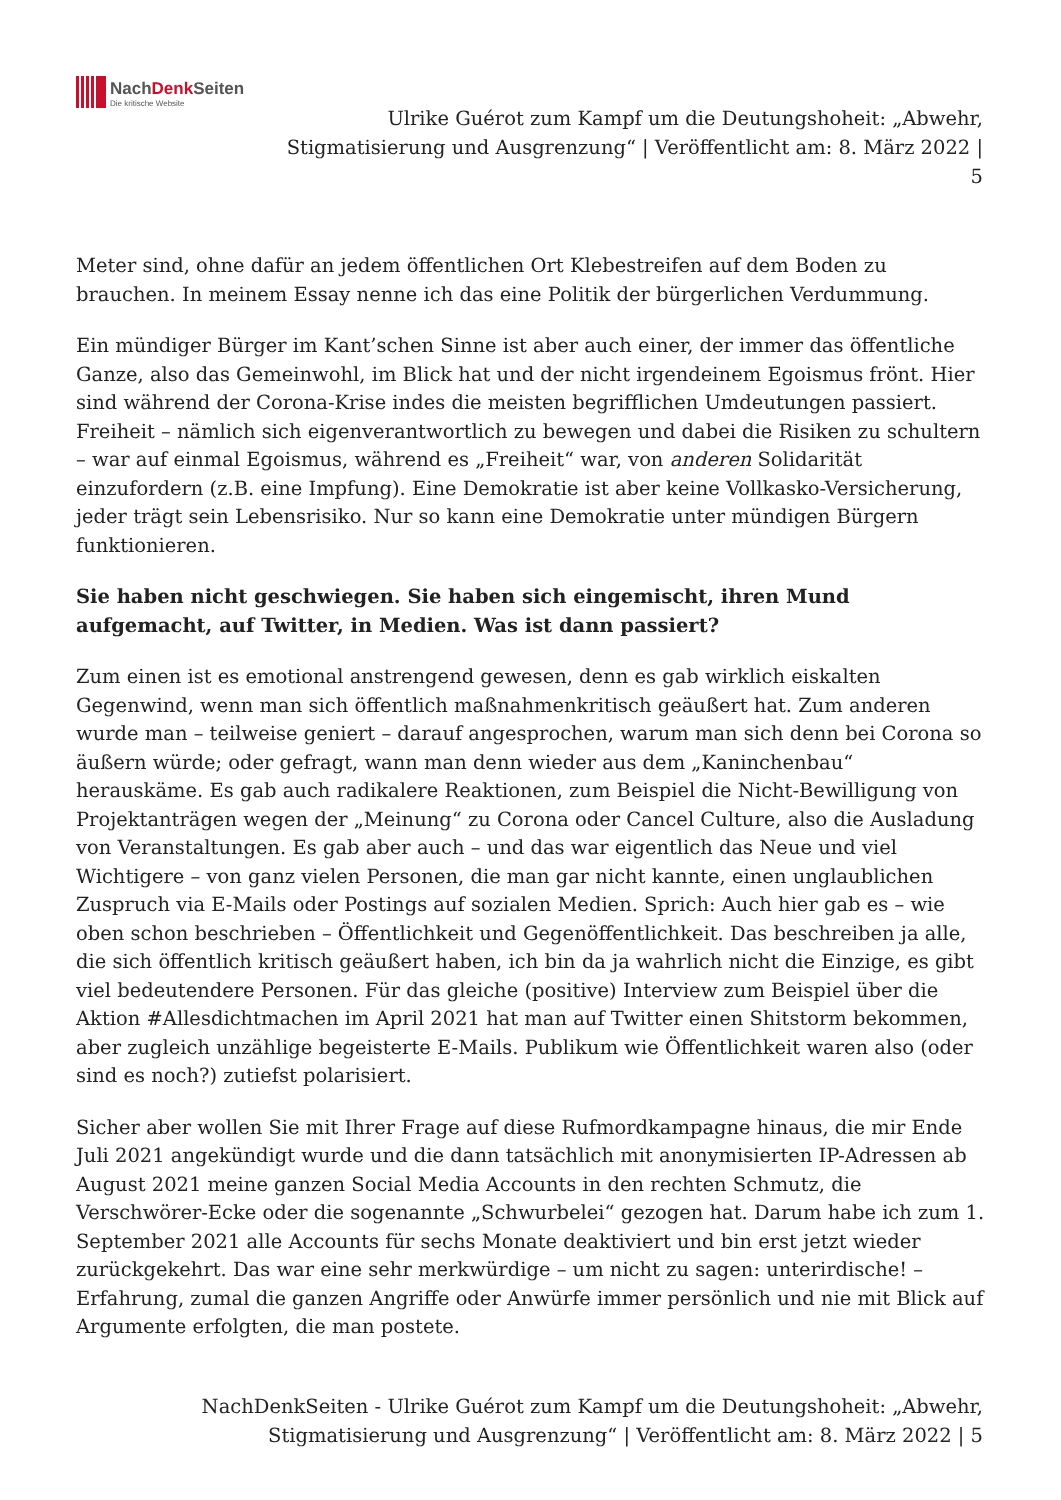NachDenk Seiten
Die kritische Website
Ulrike Guérot zum Kampf um die Deutungshoheit: „Abwehr, Stigmatisierung und Ausgrenzung“ | Veröffentlicht am: 8. März 2022 | 5
Meter sind, ohne dafür an jedem öffentlichen Ort Klebestreifen auf dem Boden zu brauchen. In meinem Essay nenne ich das eine Politik der bürgerlichen Verdummung.
Ein mündiger Bürger im Kant’schen Sinne ist aber auch einer, der immer das öffentliche Ganze, also das Gemeinwohl, im Blick hat und der nicht irgendeinem Egoismus frönt. Hier sind während der Corona-Krise indes die meisten begrifflichen Umdeutungen passiert. Freiheit – nämlich sich eigenverantwortlich zu bewegen und dabei die Risiken zu schultern – war auf einmal Egoismus, während es „Freiheit“ war, von anderen Solidarität einzufordern (z.B. eine Impfung). Eine Demokratie ist aber keine Vollkasko-Versicherung, jeder trägt sein Lebensrisiko. Nur so kann eine Demokratie unter mündigen Bürgern funktionieren.
Sie haben nicht geschwiegen. Sie haben sich eingemischt, ihren Mund aufgemacht, auf Twitter, in Medien. Was ist dann passiert?
Zum einen ist es emotional anstrengend gewesen, denn es gab wirklich eiskalten Gegenwind, wenn man sich öffentlich maßnahmenkritisch geäußert hat. Zum anderen wurde man – teilweise geniert – darauf angesprochen, warum man sich denn bei Corona so äußern würde; oder gefragt, wann man denn wieder aus dem „Kaninchenbau“ herauskäme. Es gab auch radikalere Reaktionen, zum Beispiel die Nicht-Bewilligung von Projektanträgen wegen der „Meinung“ zu Corona oder Cancel Culture, also die Ausladung von Veranstaltungen. Es gab aber auch – und das war eigentlich das Neue und viel Wichtigere – von ganz vielen Personen, die man gar nicht kannte, einen unglaublichen Zuspruch via E-Mails oder Postings auf sozialen Medien. Sprich: Auch hier gab es – wie oben schon beschrieben – Öffentlichkeit und Gegenöffentlichkeit. Das beschreiben ja alle, die sich öffentlich kritisch geäußert haben, ich bin da ja wahrlich nicht die Einzige, es gibt viel bedeutendere Personen. Für das gleiche (positive) Interview zum Beispiel über die Aktion #Allesdichtmachen im April 2021 hat man auf Twitter einen Shitstorm bekommen, aber zugleich unzählige begeisterte E-Mails. Publikum wie Öffentlichkeit waren also (oder sind es noch?) zutiefst polarisiert.
Sicher aber wollen Sie mit Ihrer Frage auf diese Rufmordkampagne hinaus, die mir Ende Juli 2021 angekündigt wurde und die dann tatsächlich mit anonymisierten IP-Adressen ab August 2021 meine ganzen Social Media Accounts in den rechten Schmutz, die Verschwörer-Ecke oder die sogenannte „Schwurbelei“ gezogen hat. Darum habe ich zum 1. September 2021 alle Accounts für sechs Monate deaktiviert und bin erst jetzt wieder zurückgekehrt. Das war eine sehr merkwürdige – um nicht zu sagen: unterirdische! – Erfahrung, zumal die ganzen Angriffe oder Anwürfe immer persönlich und nie mit Blick auf Argumente erfolgten, die man postete.
NachDenkSeiten - Ulrike Guérot zum Kampf um die Deutungshoheit: „Abwehr, Stigmatisierung und Ausgrenzung“ | Veröffentlicht am: 8. März 2022 | 5